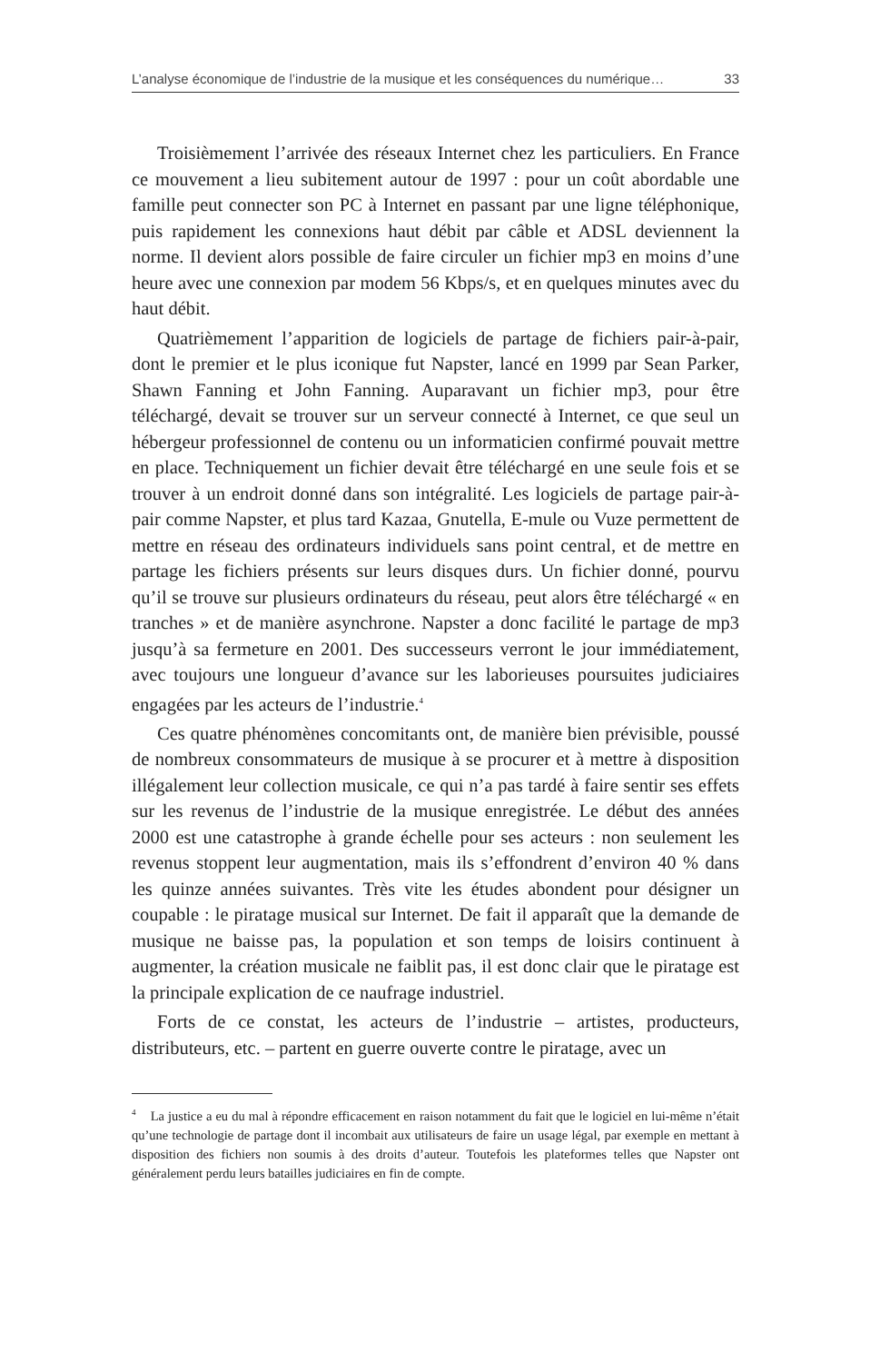L’analyse économique de l’industrie de la musique et les conséquences du numérique… 33
Troisièmement l’arrivée des réseaux Internet chez les particuliers. En France ce mouvement a lieu subitement autour de 1997 : pour un coût abordable une famille peut connecter son PC à Internet en passant par une ligne téléphonique, puis rapidement les connexions haut débit par câble et ADSL deviennent la norme. Il devient alors possible de faire circuler un fichier mp3 en moins d’une heure avec une connexion par modem 56 Kbps/s, et en quelques minutes avec du haut débit.
Quatrièmement l’apparition de logiciels de partage de fichiers pair-à-pair, dont le premier et le plus iconique fut Napster, lancé en 1999 par Sean Parker, Shawn Fanning et John Fanning. Auparavant un fichier mp3, pour être téléchargé, devait se trouver sur un serveur connecté à Internet, ce que seul un hébergeur professionnel de contenu ou un informaticien confirmé pouvait mettre en place. Techniquement un fichier devait être téléchargé en une seule fois et se trouver à un endroit donné dans son intégralité. Les logiciels de partage pair-à-pair comme Napster, et plus tard Kazaa, Gnutella, E-mule ou Vuze permettent de mettre en réseau des ordinateurs individuels sans point central, et de mettre en partage les fichiers présents sur leurs disques durs. Un fichier donné, pourvu qu’il se trouve sur plusieurs ordinateurs du réseau, peut alors être téléchargé « en tranches » et de manière asynchrone. Napster a donc facilité le partage de mp3 jusqu’à sa fermeture en 2001. Des successeurs verront le jour immédiatement, avec toujours une longueur d’avance sur les laborieuses poursuites judiciaires engagées par les acteurs de l’industrie.<sup>4</sup>
Ces quatre phénomènes concomitants ont, de manière bien prévisible, poussé de nombreux consommateurs de musique à se procurer et à mettre à disposition illégalement leur collection musicale, ce qui n’a pas tardé à faire sentir ses effets sur les revenus de l’industrie de la musique enregistrée. Le début des années 2000 est une catastrophe à grande échelle pour ses acteurs : non seulement les revenus stoppent leur augmentation, mais ils s’effondrent d’environ 40 % dans les quinze années suivantes. Très vite les études abondent pour désigner un coupable : le piratage musical sur Internet. De fait il apparaît que la demande de musique ne baisse pas, la population et son temps de loisirs continuent à augmenter, la création musicale ne faiblit pas, il est donc clair que le piratage est la principale explication de ce naufrage industriel.
Forts de ce constat, les acteurs de l’industrie – artistes, producteurs, distributeurs, etc. – partent en guerre ouverte contre le piratage, avec un
<sup>4</sup> La justice a eu du mal à répondre efficacement en raison notamment du fait que le logiciel en lui-même n’était qu’une technologie de partage dont il incombait aux utilisateurs de faire un usage légal, par exemple en mettant à disposition des fichiers non soumis à des droits d’auteur. Toutefois les plateformes telles que Napster ont généralement perdu leurs batailles judiciaires en fin de compte.